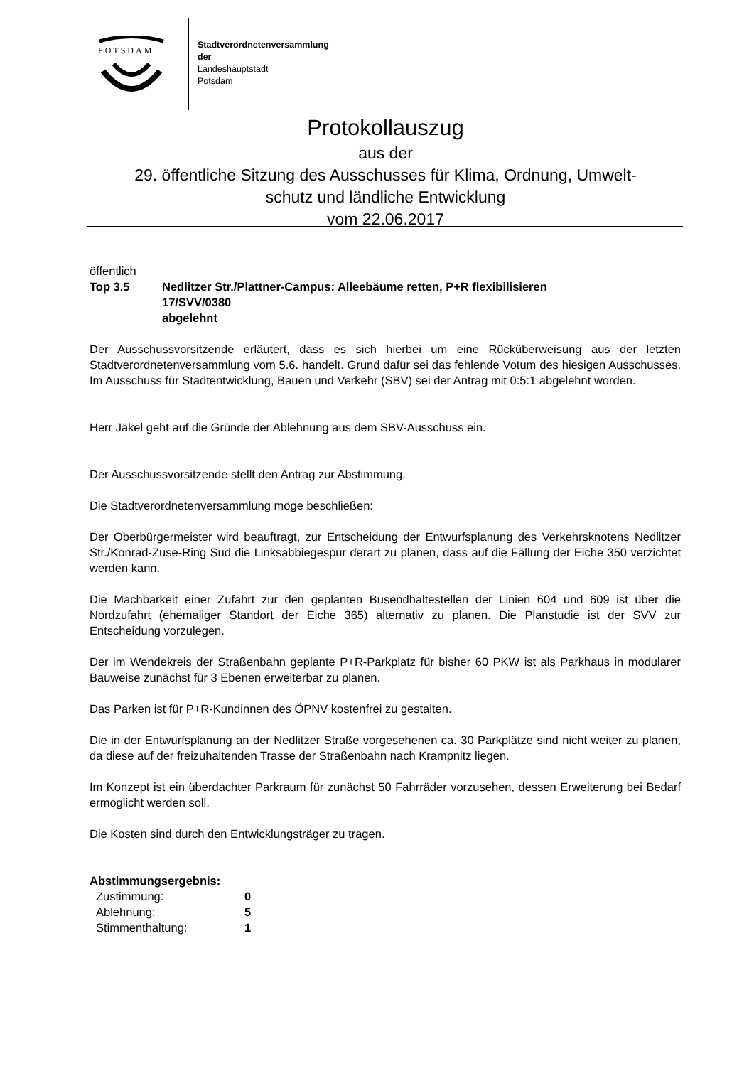POTSDAM
Stadtverordnetenversammlung
der
Landeshauptstadt
Potsdam
Protokollauszug
aus der
29. öffentliche Sitzung des Ausschusses für Klima, Ordnung, Umwelt-
schutz und ländliche Entwicklung
vom 22.06.2017
öffentlich
| Top 3.5 | Nedlitzer Str./Plattner-Campus: Alleebäume retten, P+R flexibilisieren 17/SVV/0380 abgelehnt |
Der Ausschussvorsitzende erläutert, dass es sich hierbei um eine Rücküberweisung aus der letzten Stadtverordnetenversammlung vom 5.6. handelt. Grund dafür sei das fehlende Votum des hiesigen Ausschusses. Im Ausschuss für Stadtentwicklung, Bauen und Verkehr (SBV) sei der Antrag mit 0:5:1 abgelehnt worden.
Herr Jäkel geht auf die Gründe der Ablehnung aus dem SBV-Ausschuss ein.
Der Ausschussvorsitzende stellt den Antrag zur Abstimmung.
Die Stadtverordnetenversammlung möge beschließen:
Der Oberbürgermeister wird beauftragt, zur Entscheidung der Entwurfsplanung des Verkehrsknotens Nedlitzer Str./Konrad-Zuse-Ring Süd die Linksabbiegespur derart zu planen, dass auf die Fällung der Eiche 350 verzichtet werden kann.
Die Machbarkeit einer Zufahrt zur den geplanten Busendhaltestellen der Linien 604 und 609 ist über die Nordzufahrt (ehemaliger Standort der Eiche 365) alternativ zu planen. Die Planstudie ist der SVV zur Entscheidung vorzulegen.
Der im Wendekreis der Straßenbahn geplante P+R-Parkplatz für bisher 60 PKW ist als Parkhaus in modularer Bauweise zunächst für 3 Ebenen erweiterbar zu planen.
Das Parken ist für P+R-Kundinnen des ÖPNV kostenfrei zu gestalten.
Die in der Entwurfsplanung an der Nedlitzer Straße vorgesehenen ca. 30 Parkplätze sind nicht weiter zu planen, da diese auf der freizuhaltenden Trasse der Straßenbahn nach Krampnitz liegen.
Im Konzept ist ein überdachter Parkraum für zunächst 50 Fahrräder vorzusehen, dessen Erweiterung bei Bedarf ermöglicht werden soll.
Die Kosten sind durch den Entwicklungsträger zu tragen.
Abstimmungsergebnis:
| Zustimmung: | 0 |
| Ablehnung: | 5 |
| Stimmenthaltung: | 1 |